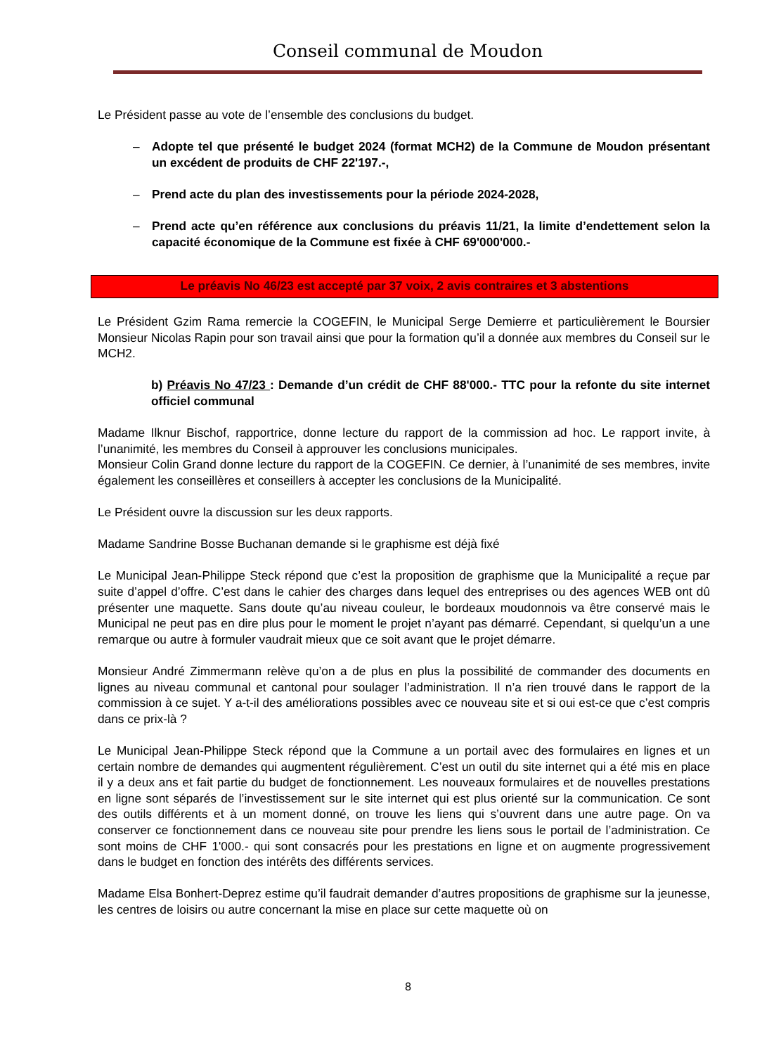Conseil communal de Moudon
Le Président passe au vote de l’ensemble des conclusions du budget.
– Adopte tel que présenté le budget 2024 (format MCH2) de la Commune de Moudon présentant un excédent de produits de CHF 22'197.-,
– Prend acte du plan des investissements pour la période 2024-2028,
– Prend acte qu’en référence aux conclusions du préavis 11/21, la limite d’endettement selon la capacité économique de la Commune est fixée à CHF 69'000'000.-
Le préavis No 46/23 est accepté par 37 voix, 2 avis contraires et 3 abstentions
Le Président Gzim Rama remercie la COGEFIN, le Municipal Serge Demierre et particulièrement le Boursier Monsieur Nicolas Rapin pour son travail ainsi que pour la formation qu’il a donnée aux membres du Conseil sur le MCH2.
b) Préavis No 47/23 : Demande d’un crédit de CHF 88'000.- TTC pour la refonte du site internet officiel communal
Madame Ilknur Bischof, rapportrice, donne lecture du rapport de la commission ad hoc. Le rapport invite, à l’unanimité, les membres du Conseil à approuver les conclusions municipales.
Monsieur Colin Grand donne lecture du rapport de la COGEFIN. Ce dernier, à l’unanimité de ses membres, invite également les conseillères et conseillers à accepter les conclusions de la Municipalité.
Le Président ouvre la discussion sur les deux rapports.
Madame Sandrine Bosse Buchanan demande si le graphisme est déjà fixé
Le Municipal Jean-Philippe Steck répond que c’est la proposition de graphisme que la Municipalité a reçue par suite d’appel d’offre. C’est dans le cahier des charges dans lequel des entreprises ou des agences WEB ont dû présenter une maquette. Sans doute qu’au niveau couleur, le bordeaux moudonnois va être conservé mais le Municipal ne peut pas en dire plus pour le moment le projet n’ayant pas démarré. Cependant, si quelqu’un a une remarque ou autre à formuler vaudrait mieux que ce soit avant que le projet démarre.
Monsieur André Zimmermann relève qu’on a de plus en plus la possibilité de commander des documents en lignes au niveau communal et cantonal pour soulager l’administration. Il n’a rien trouvé dans le rapport de la commission à ce sujet. Y a-t-il des améliorations possibles avec ce nouveau site et si oui est-ce que c’est compris dans ce prix-là ?
Le Municipal Jean-Philippe Steck répond que la Commune a un portail avec des formulaires en lignes et un certain nombre de demandes qui augmentent régulièrement. C’est un outil du site internet qui a été mis en place il y a deux ans et fait partie du budget de fonctionnement. Les nouveaux formulaires et de nouvelles prestations en ligne sont séparés de l’investissement sur le site internet qui est plus orienté sur la communication. Ce sont des outils différents et à un moment donné, on trouve les liens qui s’ouvrent dans une autre page. On va conserver ce fonctionnement dans ce nouveau site pour prendre les liens sous le portail de l’administration. Ce sont moins de CHF 1'000.- qui sont consacrés pour les prestations en ligne et on augmente progressivement dans le budget en fonction des intérêts des différents services.
Madame Elsa Bonhert-Deprez estime qu’il faudrait demander d’autres propositions de graphisme sur la jeunesse, les centres de loisirs ou autre concernant la mise en place sur cette maquette où on
8